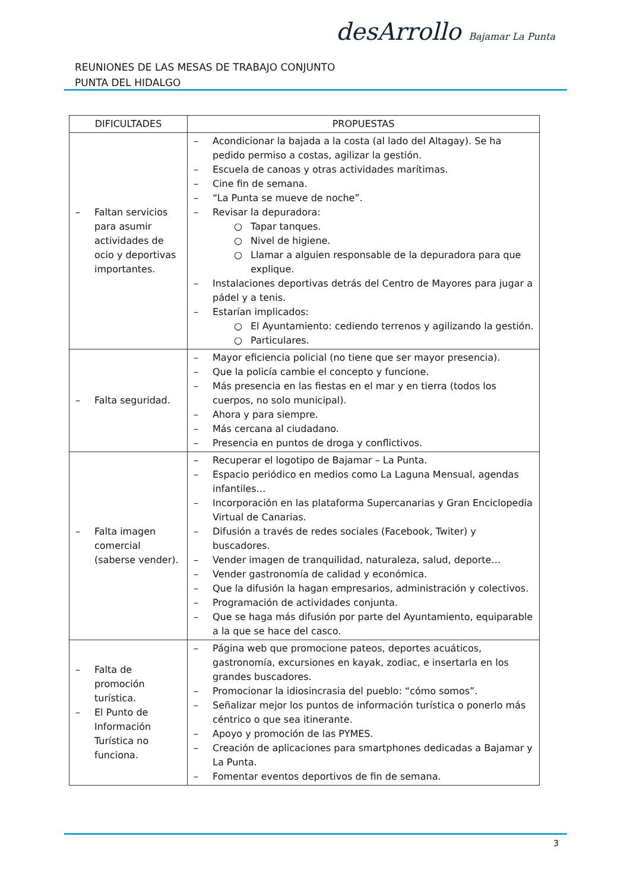REUNIONES DE LAS MESAS DE TRABAJO CONJUNTO
PUNTA DEL HIDALGO
desArrollo Bajamar La Punta
| DIFICULTADES | PROPUESTAS |
| --- | --- |
| – Faltan servicios para asumir actividades de ocio y deportivas importantes. | – Acondicionar la bajada a la costa (al lado del Altagay). Se ha pedido permiso a costas, agilizar la gestión. – Escuela de canoas y otras actividades marítimas. – Cine fin de semana. – “La Punta se mueve de noche”. – Revisar la depuradora: ○ Tapar tanques. ○ Nivel de higiene. ○ Llamar a alguien responsable de la depuradora para que explique. – Instalaciones deportivas detrás del Centro de Mayores para jugar a pádel y a tenis. – Estarían implicados: ○ El Ayuntamiento: cediendo terrenos y agilizando la gestión. ○ Particulares. |
| – Falta seguridad. | – Mayor eficiencia policial (no tiene que ser mayor presencia). – Que la policía cambie el concepto y funcione. – Más presencia en las fiestas en el mar y en tierra (todos los cuerpos, no solo municipal). – Ahora y para siempre. – Más cercana al ciudadano. – Presencia en puntos de droga y conflictivos. |
| – Falta imagen comercial (saberse vender). | – Recuperar el logotipo de Bajamar – La Punta. – Espacio periódico en medios como La Laguna Mensual, agendas infantiles… – Incorporación en las plataforma Supercanarias y Gran Enciclopedia Virtual de Canarias. – Difusión a través de redes sociales (Facebook, Twiter) y buscadores. – Vender imagen de tranquilidad, naturaleza, salud, deporte… – Vender gastronomía de calidad y económica. – Que la difusión la hagan empresarios, administración y colectivos. – Programación de actividades conjunta. – Que se haga más difusión por parte del Ayuntamiento, equiparable a la que se hace del casco. |
| – Falta de promoción turística. – El Punto de Información Turística no funciona. | – Página web que promocione pateos, deportes acuáticos, gastronomía, excursiones en kayak, zodiac, e insertarla en los grandes buscadores. – Promocionar la idiosincrasia del pueblo: “cómo somos”. – Señalizar mejor los puntos de información turística o ponerlo más céntrico o que sea itinerante. – Apoyo y promoción de las PYMES. – Creación de aplicaciones para smartphones dedicadas a Bajamar y La Punta. – Fomentar eventos deportivos de fin de semana. |
3